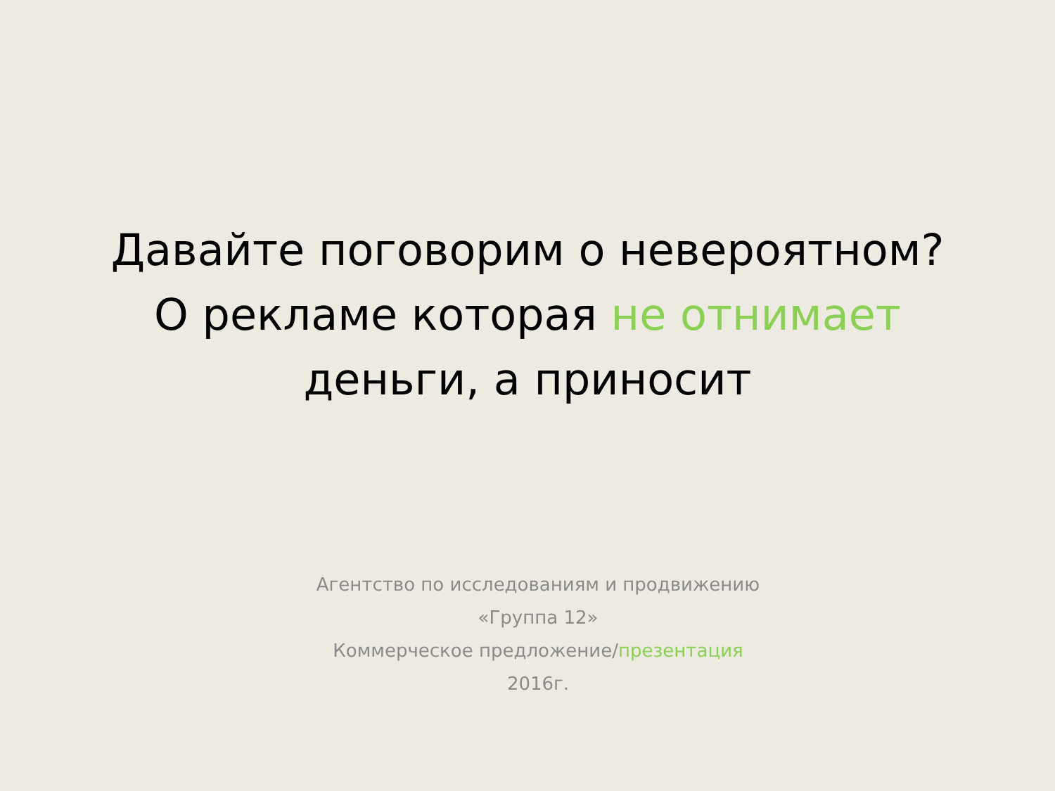Давайте поговорим о невероятном?
О рекламе которая не отнимает
деньги, а приносит
Агентство по исследованиям и продвижению
«Группа 12»
Коммерческое предложение/презентация
2016г.